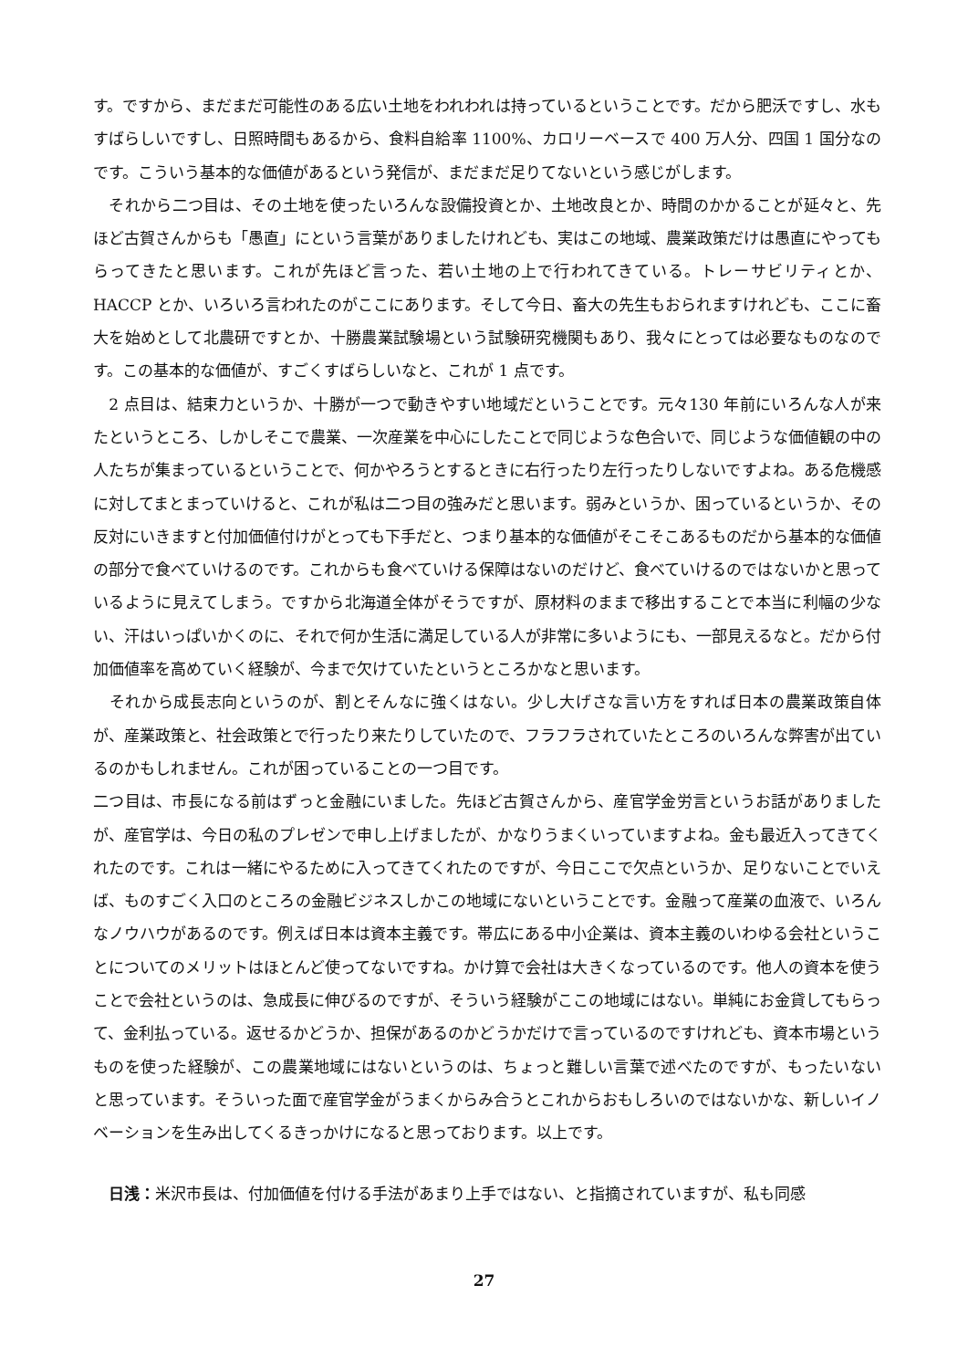す。ですから、まだまだ可能性のある広い土地をわれわれは持っているということです。だから肥沃ですし、水もすばらしいですし、日照時間もあるから、食料自給率 1100%、カロリーベースで 400 万人分、四国 1 国分なのです。こういう基本的な価値があるという発信が、まだまだ足りてないという感じがします。
　それから二つ目は、その土地を使ったいろんな設備投資とか、土地改良とか、時間のかかることが延々と、先ほど古賀さんからも「愚直」にという言葉がありましたけれども、実はこの地域、農業政策だけは愚直にやってもらってきたと思います。これが先ほど言った、若い土地の上で行われてきている。トレーサビリティとか、HACCP とか、いろいろ言われたのがここにあります。そして今日、畜大の先生もおられますけれども、ここに畜大を始めとして北農研ですとか、十勝農業試験場という試験研究機関もあり、我々にとっては必要なものなのです。この基本的な価値が、すごくすばらしいなと、これが 1 点です。
　2 点目は、結束力というか、十勝が一つで動きやすい地域だということです。元々130 年前にいろんな人が来たというところ、しかしそこで農業、一次産業を中心にしたことで同じような色合いで、同じような価値観の中の人たちが集まっているということで、何かやろうとするときに右行ったり左行ったりしないですよね。ある危機感に対してまとまっていけると、これが私は二つ目の強みだと思います。弱みというか、困っているというか、その反対にいきますと付加価値付けがとっても下手だと、つまり基本的な価値がそこそこあるものだから基本的な価値の部分で食べていけるのです。これからも食べていける保障はないのだけど、食べていけるのではないかと思っているように見えてしまう。ですから北海道全体がそうですが、原材料のままで移出することで本当に利幅の少ない、汗はいっぱいかくのに、それで何か生活に満足している人が非常に多いようにも、一部見えるなと。だから付加価値率を高めていく経験が、今まで欠けていたというところかなと思います。
　それから成長志向というのが、割とそんなに強くはない。少し大げさな言い方をすれば日本の農業政策自体が、産業政策と、社会政策とで行ったり来たりしていたので、フラフラされていたところのいろんな弊害が出ているのかもしれません。これが困っていることの一つ目です。
二つ目は、市長になる前はずっと金融にいました。先ほど古賀さんから、産官学金労言というお話がありましたが、産官学は、今日の私のプレゼンで申し上げましたが、かなりうまくいっていますよね。金も最近入ってきてくれたのです。これは一緒にやるために入ってきてくれたのですが、今日ここで欠点というか、足りないことでいえば、ものすごく入口のところの金融ビジネスしかこの地域にないということです。金融って産業の血液で、いろんなノウハウがあるのです。例えば日本は資本主義です。帯広にある中小企業は、資本主義のいわゆる会社ということについてのメリットはほとんど使ってないですね。かけ算で会社は大きくなっているのです。他人の資本を使うことで会社というのは、急成長に伸びるのですが、そういう経験がここの地域にはない。単純にお金貸してもらって、金利払っている。返せるかどうか、担保があるのかどうかだけで言っているのですけれども、資本市場というものを使った経験が、この農業地域にはないというのは、ちょっと難しい言葉で述べたのですが、もったいないと思っています。そういった面で産官学金がうまくからみ合うとこれからおもしろいのではないかな、新しいイノベーションを生み出してくるきっかけになると思っております。以上です。
　日浅：米沢市長は、付加価値を付ける手法があまり上手ではない、と指摘されていますが、私も同感
27